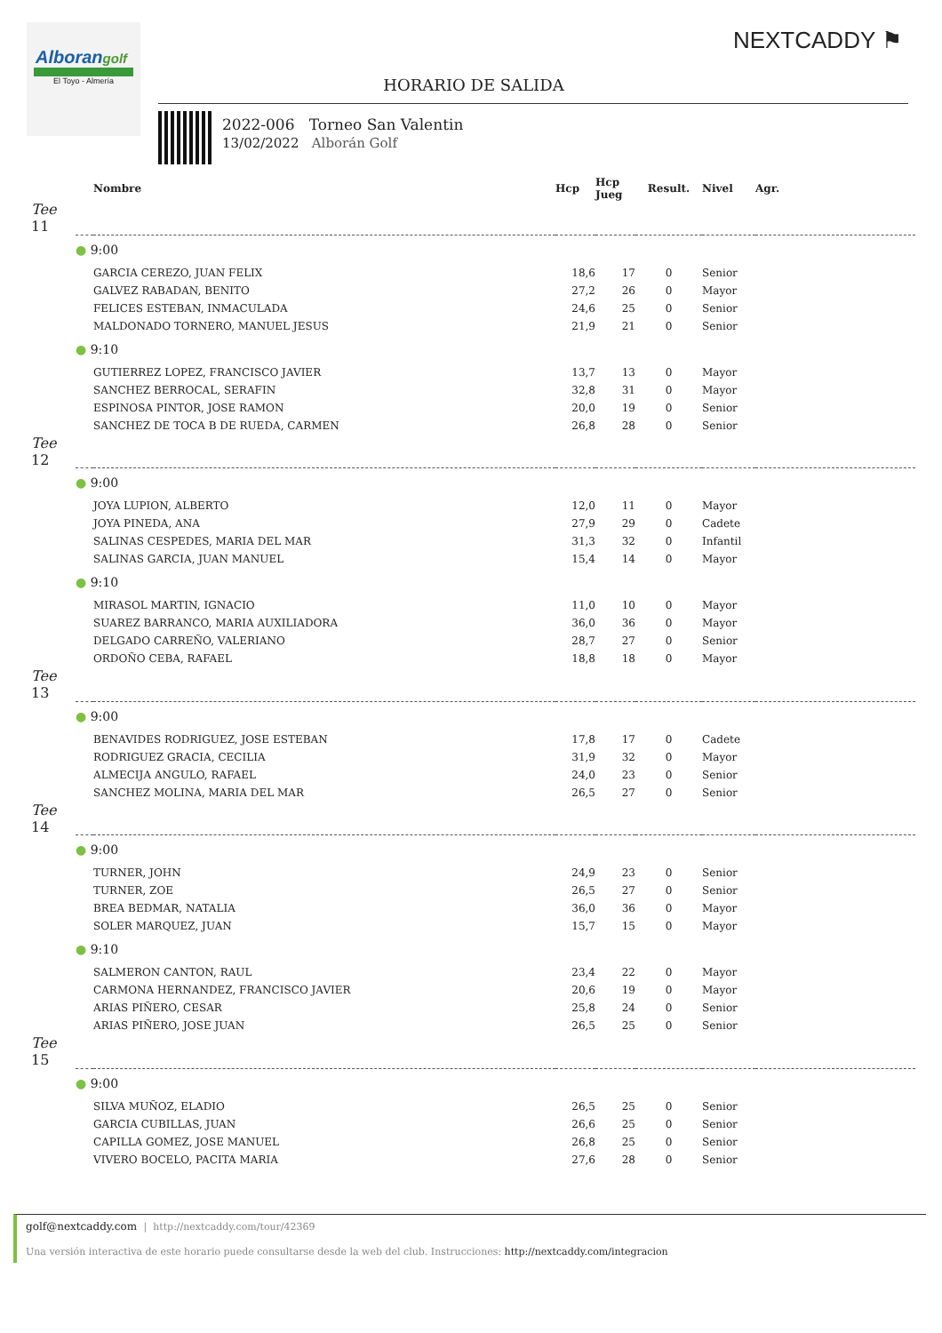Alborangolf
El Toyo - Almería
NEXTCADDY ⚑
HORARIO DE SALIDA
2022-006 Torneo San Valentin
13/02/2022 Alborán Golf
| | | Nombre | Hcp | Hcp Jueg | Result. | Nivel | Agr. |
| --- | --- | --- | --- | --- | --- | --- | --- |
| Tee 11 | | | | | | | |
| | ● 9:00 | | | | | | |
| | | GARCIA CEREZO, JUAN FELIX | 18,6 | 17 | 0 | Senior | |
| | | GALVEZ RABADAN, BENITO | 27,2 | 26 | 0 | Mayor | |
| | | FELICES ESTEBAN, INMACULADA | 24,6 | 25 | 0 | Senior | |
| | | MALDONADO TORNERO, MANUEL JESUS | 21,9 | 21 | 0 | Senior | |
| | ● 9:10 | | | | | | |
| | | GUTIERREZ LOPEZ, FRANCISCO JAVIER | 13,7 | 13 | 0 | Mayor | |
| | | SANCHEZ BERROCAL, SERAFIN | 32,8 | 31 | 0 | Mayor | |
| | | ESPINOSA PINTOR, JOSE RAMON | 20,0 | 19 | 0 | Senior | |
| | | SANCHEZ DE TOCA B DE RUEDA, CARMEN | 26,8 | 28 | 0 | Senior | |
| Tee 12 | | | | | | | |
| | ● 9:00 | | | | | | |
| | | JOYA LUPION, ALBERTO | 12,0 | 11 | 0 | Mayor | |
| | | JOYA PINEDA, ANA | 27,9 | 29 | 0 | Cadete | |
| | | SALINAS CESPEDES, MARIA DEL MAR | 31,3 | 32 | 0 | Infantil | |
| | | SALINAS GARCIA, JUAN MANUEL | 15,4 | 14 | 0 | Mayor | |
| | ● 9:10 | | | | | | |
| | | MIRASOL MARTIN, IGNACIO | 11,0 | 10 | 0 | Mayor | |
| | | SUAREZ BARRANCO, MARIA AUXILIADORA | 36,0 | 36 | 0 | Mayor | |
| | | DELGADO CARREÑO, VALERIANO | 28,7 | 27 | 0 | Senior | |
| | | ORDOÑO CEBA, RAFAEL | 18,8 | 18 | 0 | Mayor | |
| Tee 13 | | | | | | | |
| | ● 9:00 | | | | | | |
| | | BENAVIDES RODRIGUEZ, JOSE ESTEBAN | 17,8 | 17 | 0 | Cadete | |
| | | RODRIGUEZ GRACIA, CECILIA | 31,9 | 32 | 0 | Mayor | |
| | | ALMECIJA ANGULO, RAFAEL | 24,0 | 23 | 0 | Senior | |
| | | SANCHEZ MOLINA, MARIA DEL MAR | 26,5 | 27 | 0 | Senior | |
| Tee 14 | | | | | | | |
| | ● 9:00 | | | | | | |
| | | TURNER, JOHN | 24,9 | 23 | 0 | Senior | |
| | | TURNER, ZOE | 26,5 | 27 | 0 | Senior | |
| | | BREA BEDMAR, NATALIA | 36,0 | 36 | 0 | Mayor | |
| | | SOLER MARQUEZ, JUAN | 15,7 | 15 | 0 | Mayor | |
| | ● 9:10 | | | | | | |
| | | SALMERON CANTON, RAUL | 23,4 | 22 | 0 | Mayor | |
| | | CARMONA HERNANDEZ, FRANCISCO JAVIER | 20,6 | 19 | 0 | Mayor | |
| | | ARIAS PIÑERO, CESAR | 25,8 | 24 | 0 | Senior | |
| | | ARIAS PIÑERO, JOSE JUAN | 26,5 | 25 | 0 | Senior | |
| Tee 15 | | | | | | | |
| | ● 9:00 | | | | | | |
| | | SILVA MUÑOZ, ELADIO | 26,5 | 25 | 0 | Senior | |
| | | GARCIA CUBILLAS, JUAN | 26,6 | 25 | 0 | Senior | |
| | | CAPILLA GOMEZ, JOSE MANUEL | 26,8 | 25 | 0 | Senior | |
| | | VIVERO BOCELO, PACITA MARIA | 27,6 | 28 | 0 | Senior | |
golf@nextcaddy.com | http://nextcaddy.com/tour/42369
Una versión interactiva de este horario puede consultarse desde la web del club. Instrucciones: http://nextcaddy.com/integracion